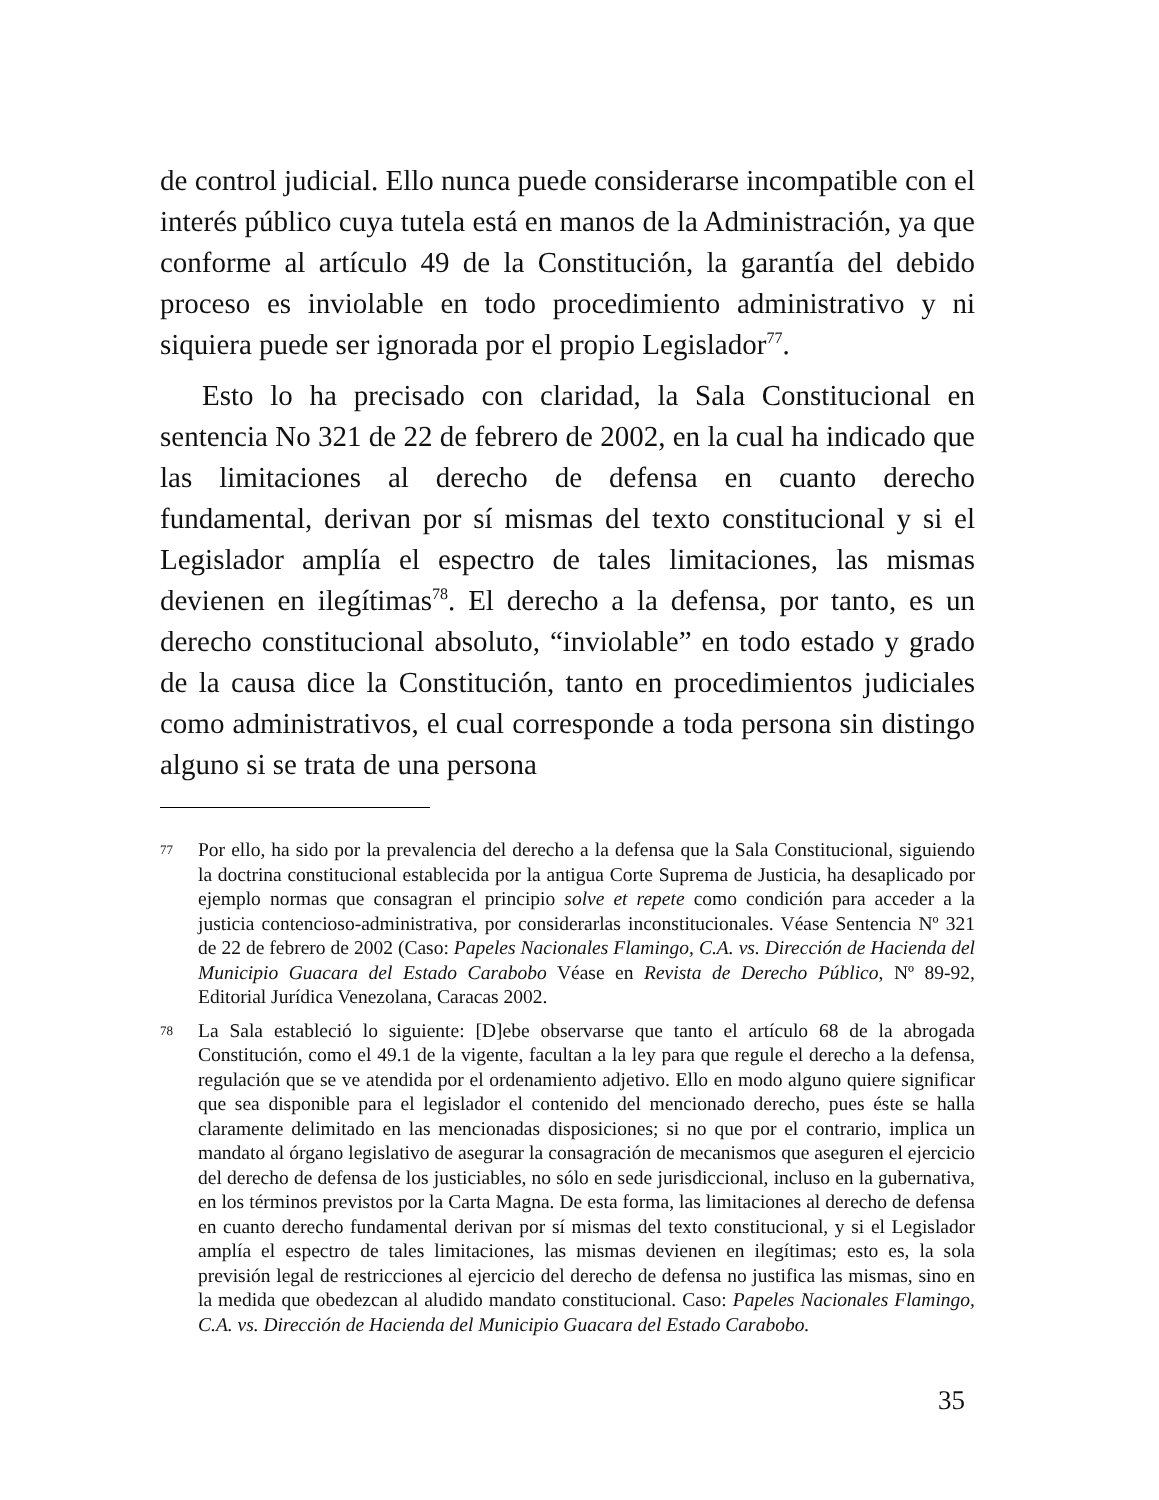de control judicial. Ello nunca puede considerarse incompatible con el interés público cuya tutela está en manos de la Administración, ya que conforme al artículo 49 de la Constitución, la garantía del debido proceso es inviolable en todo procedimiento administrativo y ni siquiera puede ser ignorada por el propio Legislador<sup>77</sup>.
Esto lo ha precisado con claridad, la Sala Constitucional en sentencia No 321 de 22 de febrero de 2002, en la cual ha indicado que las limitaciones al derecho de defensa en cuanto derecho fundamental, derivan por sí mismas del texto constitucional y si el Legislador amplía el espectro de tales limitaciones, las mismas devienen en ilegítimas<sup>78</sup>. El derecho a la defensa, por tanto, es un derecho constitucional absoluto, “inviolable” en todo estado y grado de la causa dice la Constitución, tanto en procedimientos judiciales como administrativos, el cual corresponde a toda persona sin distingo alguno si se trata de una persona
77 Por ello, ha sido por la prevalencia del derecho a la defensa que la Sala Constitucional, siguiendo la doctrina constitucional establecida por la antigua Corte Suprema de Justicia, ha desaplicado por ejemplo normas que consagran el principio solve et repete como condición para acceder a la justicia contencioso-administrativa, por considerarlas inconstitucionales. Véase Sentencia Nº 321 de 22 de febrero de 2002 (Caso: Papeles Nacionales Flamingo, C.A. vs. Dirección de Hacienda del Municipio Guacara del Estado Carabobo Véase en Revista de Derecho Público, Nº 89-92, Editorial Jurídica Venezolana, Caracas 2002.
78 La Sala estableció lo siguiente: [D]ebe observarse que tanto el artículo 68 de la abrogada Constitución, como el 49.1 de la vigente, facultan a la ley para que regule el derecho a la defensa, regulación que se ve atendida por el ordenamiento adjetivo. Ello en modo alguno quiere significar que sea disponible para el legislador el contenido del mencionado derecho, pues éste se halla claramente delimitado en las mencionadas disposiciones; si no que por el contrario, implica un mandato al órgano legislativo de asegurar la consagración de mecanismos que aseguren el ejercicio del derecho de defensa de los justiciables, no sólo en sede jurisdiccional, incluso en la gubernativa, en los términos previstos por la Carta Magna. De esta forma, las limitaciones al derecho de defensa en cuanto derecho fundamental derivan por sí mismas del texto constitucional, y si el Legislador amplía el espectro de tales limitaciones, las mismas devienen en ilegítimas; esto es, la sola previsión legal de restricciones al ejercicio del derecho de defensa no justifica las mismas, sino en la medida que obedezcan al aludido mandato constitucional. Caso: Papeles Nacionales Flamingo, C.A. vs. Dirección de Hacienda del Municipio Guacara del Estado Carabobo.
35